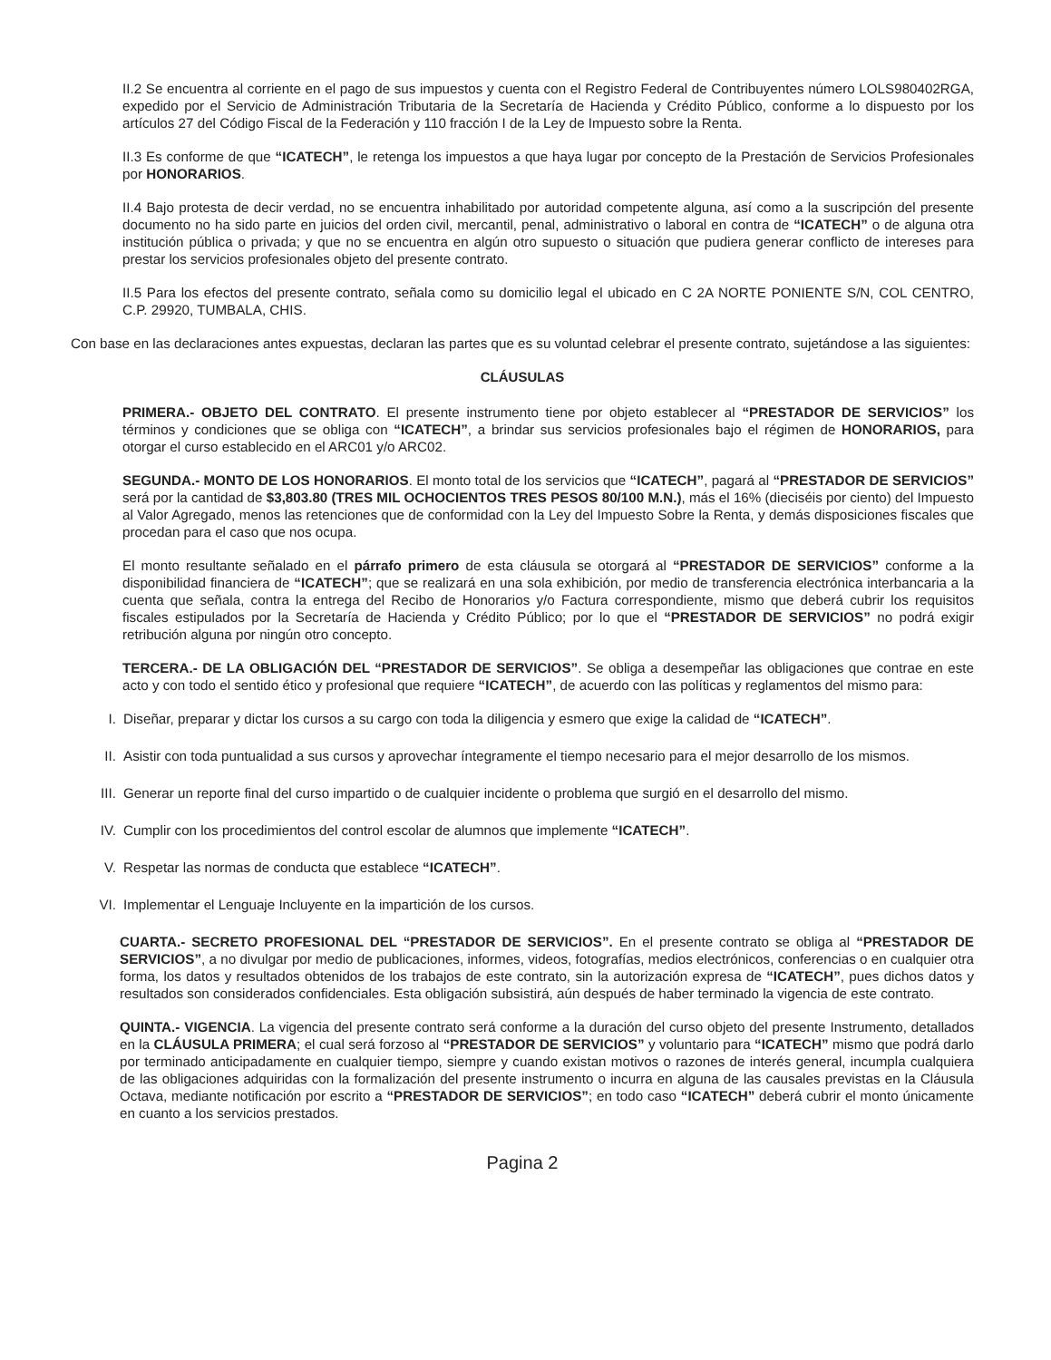II.2 Se encuentra al corriente en el pago de sus impuestos y cuenta con el Registro Federal de Contribuyentes número LOLS980402RGA, expedido por el Servicio de Administración Tributaria de la Secretaría de Hacienda y Crédito Público, conforme a lo dispuesto por los artículos 27 del Código Fiscal de la Federación y 110 fracción I de la Ley de Impuesto sobre la Renta.
II.3 Es conforme de que “ICATECH”, le retenga los impuestos a que haya lugar por concepto de la Prestación de Servicios Profesionales por HONORARIOS.
II.4 Bajo protesta de decir verdad, no se encuentra inhabilitado por autoridad competente alguna, así como a la suscripción del presente documento no ha sido parte en juicios del orden civil, mercantil, penal, administrativo o laboral en contra de “ICATECH” o de alguna otra institución pública o privada; y que no se encuentra en algún otro supuesto o situación que pudiera generar conflicto de intereses para prestar los servicios profesionales objeto del presente contrato.
II.5 Para los efectos del presente contrato, señala como su domicilio legal el ubicado en C 2A NORTE PONIENTE S/N, COL CENTRO, C.P. 29920, TUMBALA, CHIS.
Con base en las declaraciones antes expuestas, declaran las partes que es su voluntad celebrar el presente contrato, sujetándose a las siguientes:
CLÁUSULAS
PRIMERA.- OBJETO DEL CONTRATO. El presente instrumento tiene por objeto establecer al “PRESTADOR DE SERVICIOS” los términos y condiciones que se obliga con “ICATECH”, a brindar sus servicios profesionales bajo el régimen de HONORARIOS, para otorgar el curso establecido en el ARC01 y/o ARC02.
SEGUNDA.- MONTO DE LOS HONORARIOS. El monto total de los servicios que “ICATECH”, pagará al “PRESTADOR DE SERVICIOS” será por la cantidad de $3,803.80 (TRES MIL OCHOCIENTOS TRES PESOS 80/100 M.N.), más el 16% (dieciséis por ciento) del Impuesto al Valor Agregado, menos las retenciones que de conformidad con la Ley del Impuesto Sobre la Renta, y demás disposiciones fiscales que procedan para el caso que nos ocupa.
El monto resultante señalado en el párrafo primero de esta cláusula se otorgará al “PRESTADOR DE SERVICIOS” conforme a la disponibilidad financiera de “ICATECH”; que se realizará en una sola exhibición, por medio de transferencia electrónica interbancaria a la cuenta que señala, contra la entrega del Recibo de Honorarios y/o Factura correspondiente, mismo que deberá cubrir los requisitos fiscales estipulados por la Secretaría de Hacienda y Crédito Público; por lo que el “PRESTADOR DE SERVICIOS” no podrá exigir retribución alguna por ningún otro concepto.
TERCERA.- DE LA OBLIGACIÓN DEL “PRESTADOR DE SERVICIOS”. Se obliga a desempeñar las obligaciones que contrae en este acto y con todo el sentido ético y profesional que requiere “ICATECH”, de acuerdo con las políticas y reglamentos del mismo para:
I. Diseñar, preparar y dictar los cursos a su cargo con toda la diligencia y esmero que exige la calidad de “ICATECH”.
II. Asistir con toda puntualidad a sus cursos y aprovechar íntegramente el tiempo necesario para el mejor desarrollo de los mismos.
III. Generar un reporte final del curso impartido o de cualquier incidente o problema que surgió en el desarrollo del mismo.
IV. Cumplir con los procedimientos del control escolar de alumnos que implemente “ICATECH”.
V. Respetar las normas de conducta que establece “ICATECH”.
VI. Implementar el Lenguaje Incluyente en la impartición de los cursos.
CUARTA.- SECRETO PROFESIONAL DEL “PRESTADOR DE SERVICIOS”. En el presente contrato se obliga al “PRESTADOR DE SERVICIOS”, a no divulgar por medio de publicaciones, informes, videos, fotografías, medios electrónicos, conferencias o en cualquier otra forma, los datos y resultados obtenidos de los trabajos de este contrato, sin la autorización expresa de “ICATECH”, pues dichos datos y resultados son considerados confidenciales. Esta obligación subsistirá, aún después de haber terminado la vigencia de este contrato.
QUINTA.- VIGENCIA. La vigencia del presente contrato será conforme a la duración del curso objeto del presente Instrumento, detallados en la CLÁUSULA PRIMERA; el cual será forzoso al “PRESTADOR DE SERVICIOS” y voluntario para “ICATECH” mismo que podrá darlo por terminado anticipadamente en cualquier tiempo, siempre y cuando existan motivos o razones de interés general, incumpla cualquiera de las obligaciones adquiridas con la formalización del presente instrumento o incurra en alguna de las causales previstas en la Cláusula Octava, mediante notificación por escrito a “PRESTADOR DE SERVICIOS”; en todo caso “ICATECH” deberá cubrir el monto únicamente en cuanto a los servicios prestados.
Pagina 2